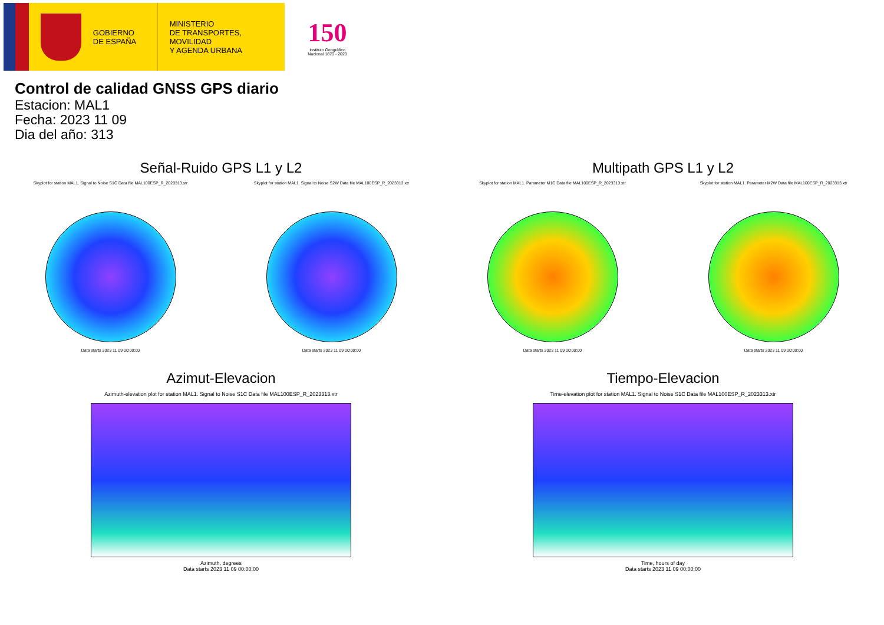GOBIERNO
DE ESPAÑA
MINISTERIO
DE TRANSPORTES, MOVILIDAD
Y AGENDA URBANA
150
Instituto Geográfico Nacional 1870 - 2020
Control de calidad GNSS GPS diario
Estacion: MAL1
Fecha: 2023 11 09
Dia del año: 313
Señal-Ruido GPS L1 y L2
Skyplot for station MAL1. Signal to Noise S1C Data file MAL100ESP_R_2023313.xtr
Data starts 2023 11 09 00:00:00
Skyplot for station MAL1. Signal to Noise S2W Data file MAL100ESP_R_2023313.xtr
Data starts 2023 11 09 00:00:00
Multipath GPS L1 y L2
Skyplot for station MAL1. Parameter M1C Data file MAL100ESP_R_2023313.xtr
Data starts 2023 11 09 00:00:00
Skyplot for station MAL1. Parameter M2W Data file MAL100ESP_R_2023313.xtr
Data starts 2023 11 09 00:00:00
Azimut-Elevacion
Azimuth-elevation plot for station MAL1. Signal to Noise S1C Data file MAL100ESP_R_2023313.xtr
Azimuth, degrees
Data starts 2023 11 09 00:00:00
Tiempo-Elevacion
Time-elevation plot for station MAL1. Signal to Noise S1C Data file MAL100ESP_R_2023313.xtr
Time, hours of day
Data starts 2023 11 09 00:00:00